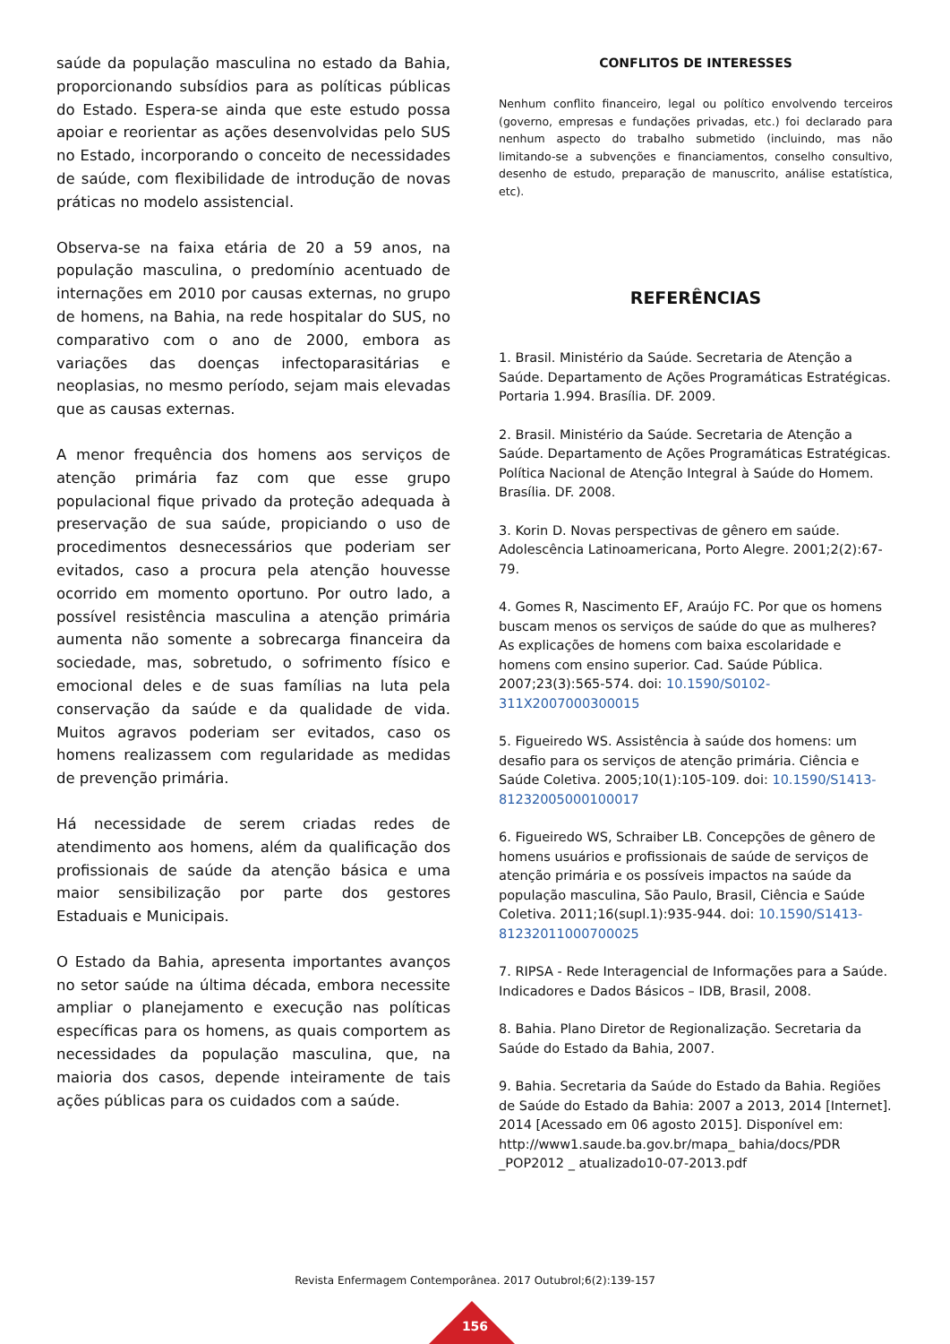saúde da população masculina no estado da Bahia, proporcionando subsídios para as políticas públicas do Estado. Espera-se ainda que este estudo possa apoiar e reorientar as ações desenvolvidas pelo SUS no Estado, incorporando o conceito de necessidades de saúde, com flexibilidade de introdução de novas práticas no modelo assistencial.
Observa-se na faixa etária de 20 a 59 anos, na população masculina, o predomínio acentuado de internações em 2010 por causas externas, no grupo de homens, na Bahia, na rede hospitalar do SUS, no comparativo com o ano de 2000, embora as variações das doenças infectoparasitárias e neoplasias, no mesmo período, sejam mais elevadas que as causas externas.
A menor frequência dos homens aos serviços de atenção primária faz com que esse grupo populacional fique privado da proteção adequada à preservação de sua saúde, propiciando o uso de procedimentos desnecessários que poderiam ser evitados, caso a procura pela atenção houvesse ocorrido em momento oportuno. Por outro lado, a possível resistência masculina a atenção primária aumenta não somente a sobrecarga financeira da sociedade, mas, sobretudo, o sofrimento físico e emocional deles e de suas famílias na luta pela conservação da saúde e da qualidade de vida. Muitos agravos poderiam ser evitados, caso os homens realizassem com regularidade as medidas de prevenção primária.
Há necessidade de serem criadas redes de atendimento aos homens, além da qualificação dos profissionais de saúde da atenção básica e uma maior sensibilização por parte dos gestores Estaduais e Municipais.
O Estado da Bahia, apresenta importantes avanços no setor saúde na última década, embora necessite ampliar o planejamento e execução nas políticas específicas para os homens, as quais comportem as necessidades da população masculina, que, na maioria dos casos, depende inteiramente de tais ações públicas para os cuidados com a saúde.
CONFLITOS DE INTERESSES
Nenhum conflito financeiro, legal ou político envolvendo terceiros (governo, empresas e fundações privadas, etc.) foi declarado para nenhum aspecto do trabalho submetido (incluindo, mas não limitando-se a subvenções e financiamentos, conselho consultivo, desenho de estudo, preparação de manuscrito, análise estatística, etc).
REFERÊNCIAS
1. Brasil. Ministério da Saúde. Secretaria de Atenção a Saúde. Departamento de Ações Programáticas Estratégicas. Portaria 1.994. Brasília. DF. 2009.
2. Brasil. Ministério da Saúde. Secretaria de Atenção a Saúde. Departamento de Ações Programáticas Estratégicas. Política Nacional de Atenção Integral à Saúde do Homem. Brasília. DF. 2008.
3. Korin D. Novas perspectivas de gênero em saúde. Adolescência Latinoamericana, Porto Alegre. 2001;2(2):67-79.
4. Gomes R, Nascimento EF, Araújo FC. Por que os homens buscam menos os serviços de saúde do que as mulheres? As explicações de homens com baixa escolaridade e homens com ensino superior. Cad. Saúde Pública. 2007;23(3):565-574. doi: 10.1590/S0102-311X2007000300015
5. Figueiredo WS. Assistência à saúde dos homens: um desafio para os serviços de atenção primária. Ciência e Saúde Coletiva. 2005;10(1):105-109. doi: 10.1590/S1413-81232005000100017
6. Figueiredo WS, Schraiber LB. Concepções de gênero de homens usuários e profissionais de saúde de serviços de atenção primária e os possíveis impactos na saúde da população masculina, São Paulo, Brasil, Ciência e Saúde Coletiva. 2011;16(supl.1):935-944. doi: 10.1590/S1413-81232011000700025
7. RIPSA - Rede Interagencial de Informações para a Saúde. Indicadores e Dados Básicos – IDB, Brasil, 2008.
8. Bahia. Plano Diretor de Regionalização. Secretaria da Saúde do Estado da Bahia, 2007.
9. Bahia. Secretaria da Saúde do Estado da Bahia. Regiões de Saúde do Estado da Bahia: 2007 a 2013, 2014 [Internet]. 2014 [Acessado em 06 agosto 2015]. Disponível em: http://www1.saude.ba.gov.br/mapa_ bahia/docs/PDR _POP2012 _ atualizado10-07-2013.pdf
Revista Enfermagem Contemporânea. 2017 Outubrol;6(2):139-157
156